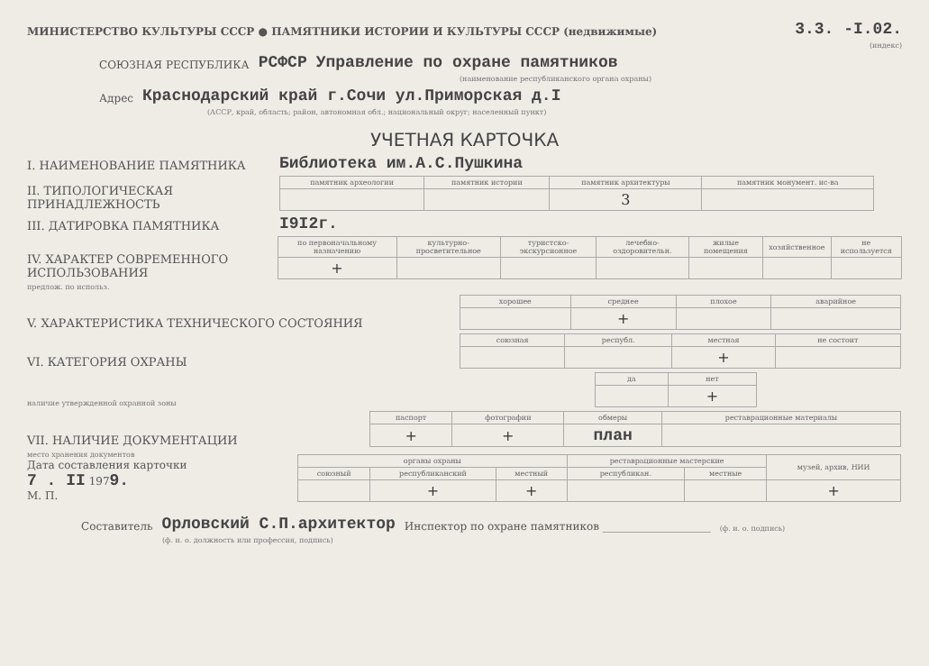МИНИСТЕРСТВО КУЛЬТУРЫ СССР ● ПАМЯТНИКИ ИСТОРИИ И КУЛЬТУРЫ СССР (недвижимые) 3.3. -I.02.
(индекс)
СОЮЗНАЯ РЕСПУБЛИКА РСФСР Управление по охране памятников
(наименование республиканского органа охраны)
Адрес Краснодарский край г.Сочи ул.Приморская д.I
(АССР, край, область; район, автономная обл.; национальный округ; населенный пункт)
УЧЕТНАЯ КАРТОЧКА
I. НАИМЕНОВАНИЕ ПАМЯТНИКА Библиотека им.А.С.Пушкина
II. ТИПОЛОГИЧЕСКАЯ ПРИНАДЛЕЖНОСТЬ
| памятник археологии | памятник истории | памятник архитектуры | памятник монумент. ис-ва |
| --- | --- | --- | --- |
| | | 3 | |
III. ДАТИРОВКА ПАМЯТНИКА I9I2г.
IV. ХАРАКТЕР СОВРЕМЕННОГО ИСПОЛЬЗОВАНИЯ
| по первоначальному назначению | культурно-просветительное | туристско-экскурсионное | лечебно-оздоровительн. | жилые помещения | хозяйственное | не используется |
| --- | --- | --- | --- | --- | --- | --- |
| + | | | | | | |
предлож. по использ.
V. ХАРАКТЕРИСТИКА ТЕХНИЧЕСКОГО СОСТОЯНИЯ
| хорошее | среднее | плохое | аварийное |
| --- | --- | --- | --- |
| | + | | |
VI. КАТЕГОРИЯ ОХРАНЫ
| союзная | республ. | местная | не состоит |
| --- | --- | --- | --- |
| | | + | |
наличие утвержденной охранной зоны
| да | нет |
| --- | --- |
| | + |
VII. НАЛИЧИЕ ДОКУМЕНТАЦИИ
| паспорт | фотографии | обмеры | реставрационные материалы |
| --- | --- | --- | --- |
| + | + | план | |
место хранения документов
Дата составления карточки
7 . II 1979.
М. П.
| органы охраны | | | реставрационные мастерские | | музей, архив, НИИ |
| --- | --- | --- | --- | --- | --- |
| союзный | республиканский | местный | республикан. | местные | |
| | + | + | | | + |
Составитель Орловский С.П.архитектор Инспектор по охране памятников ____________________ (ф. и. о. подпись)
(ф. и. о. должность или профессия, подпись)